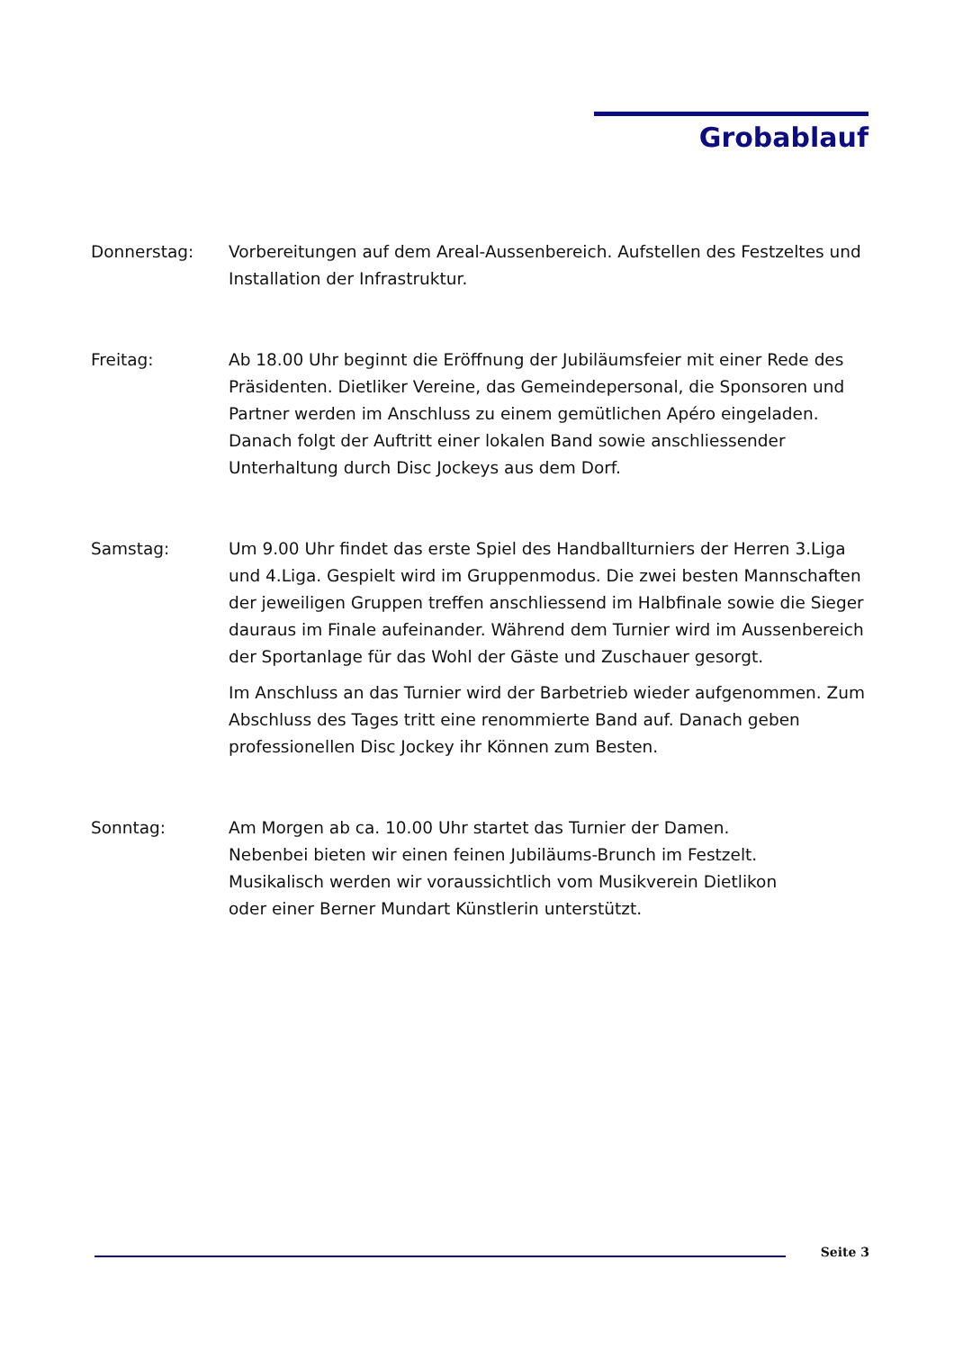Grobablauf
Donnerstag: Vorbereitungen auf dem Areal-Aussenbereich. Aufstellen des Festzeltes und Installation der Infrastruktur.
Freitag: Ab 18.00 Uhr beginnt die Eröffnung der Jubiläumsfeier mit einer Rede des Präsidenten. Dietliker Vereine, das Gemeindepersonal, die Sponsoren und Partner werden im Anschluss zu einem gemütlichen Apéro eingeladen. Danach folgt der Auftritt einer lokalen Band sowie anschliessender Unterhaltung durch Disc Jockeys aus dem Dorf.
Samstag: Um 9.00 Uhr findet das erste Spiel des Handballturniers der Herren 3.Liga und 4.Liga. Gespielt wird im Gruppenmodus. Die zwei besten Mannschaften der jeweiligen Gruppen treffen anschliessend im Halbfinale sowie die Sieger dauraus im Finale aufeinander. Während dem Turnier wird im Aussenbereich der Sportanlage für das Wohl der Gäste und Zuschauer gesorgt.
Im Anschluss an das Turnier wird der Barbetrieb wieder aufgenommen. Zum Abschluss des Tages tritt eine renommierte Band auf. Danach geben professionellen Disc Jockey ihr Können zum Besten.
Sonntag: Am Morgen ab ca. 10.00 Uhr startet das Turnier der Damen. Nebenbei bieten wir einen feinen Jubiläums-Brunch im Festzelt. Musikalisch werden wir voraussichtlich vom Musikverein Dietlikon oder einer Berner Mundart Künstlerin unterstützt.
Seite 3